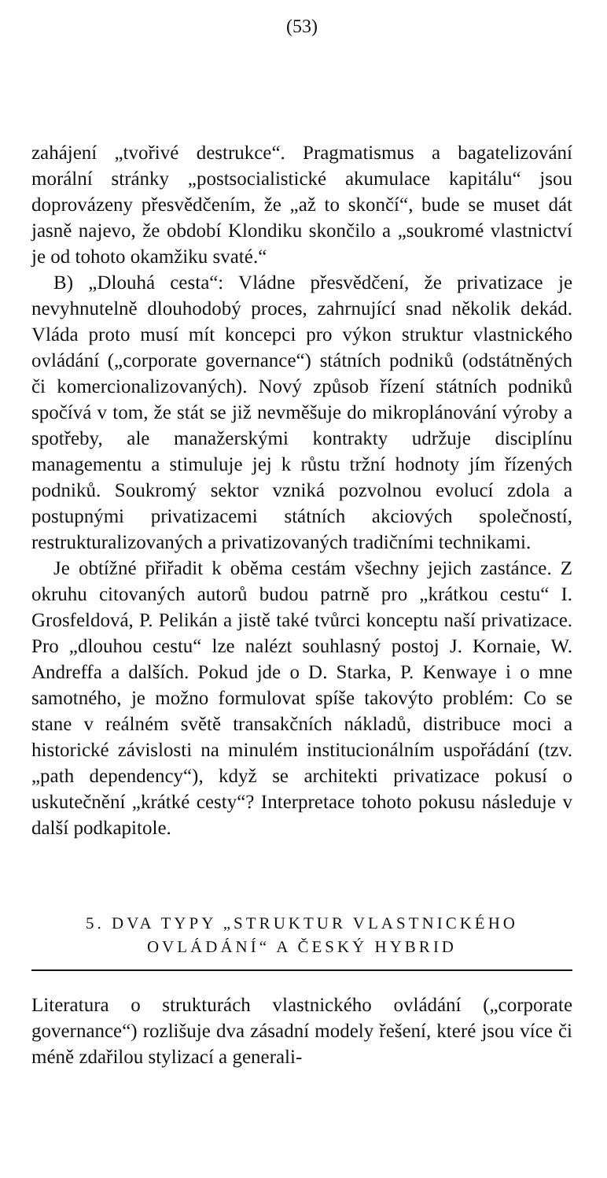(53)
zahájení „tvořivé destrukce“. Pragmatismus a bagatelizování morální stránky „postsocialistické akumulace kapitálu“ jsou doprovázeny přesvědčením, že „až to skončí“, bude se muset dát jasně najevo, že období Klondiku skončilo a „soukromé vlastnictví je od tohoto okamžiku svaté.“
B) „Dlouhá cesta“: Vládne přesvědčení, že privatizace je nevyhnutelně dlouhodobý proces, zahrnující snad několik dekád. Vláda proto musí mít koncepci pro výkon struktur vlastnického ovládání („corporate governance“) státních podniků (odstátněných či komercionalizovaných). Nový způsob řízení státních podniků spočívá v tom, že stát se již nevměšuje do mikroplánování výroby a spotřeby, ale manažerskými kontrakty udržuje disciplínu managementu a stimuluje jej k růstu tržní hodnoty jím řízených podniků. Soukromý sektor vzniká pozvolnou evolucí zdola a postupnými privatizacemi státních akciových společností, restrukturalizovaných a privatizovaných tradičními technikami.
Je obtížné přiřadit k oběma cestám všechny jejich zastánce. Z okruhu citovaných autorů budou patrně pro „krátkou cestu“ I. Grosfeldová, P. Pelikán a jistě také tvůrci konceptu naší privatizace. Pro „dlouhou cestu“ lze nalézt souhlasný postoj J. Kornaie, W. Andreffa a dalších. Pokud jde o D. Starka, P. Kenwaye i o mne samotného, je možno formulovat spíše takovýto problém: Co se stane v reálném světě transakčních nákladů, distribuce moci a historické závislosti na minulém institucionálním uspořádání (tzv. „path dependency“), když se architekti privatizace pokusí o uskutečnění „krátké cesty“? Interpretace tohoto pokusu následuje v další podkapitole.
5. DVA TYPY „STRUKTUR VLASTNICKÉHO
OVLÁDÁNÍ“ A ČESKÝ HYBRID
Literatura o strukturách vlastnického ovládání („corporate governance“) rozlišuje dva zásadní modely řešení, které jsou více či méně zdařilou stylizací a generali-